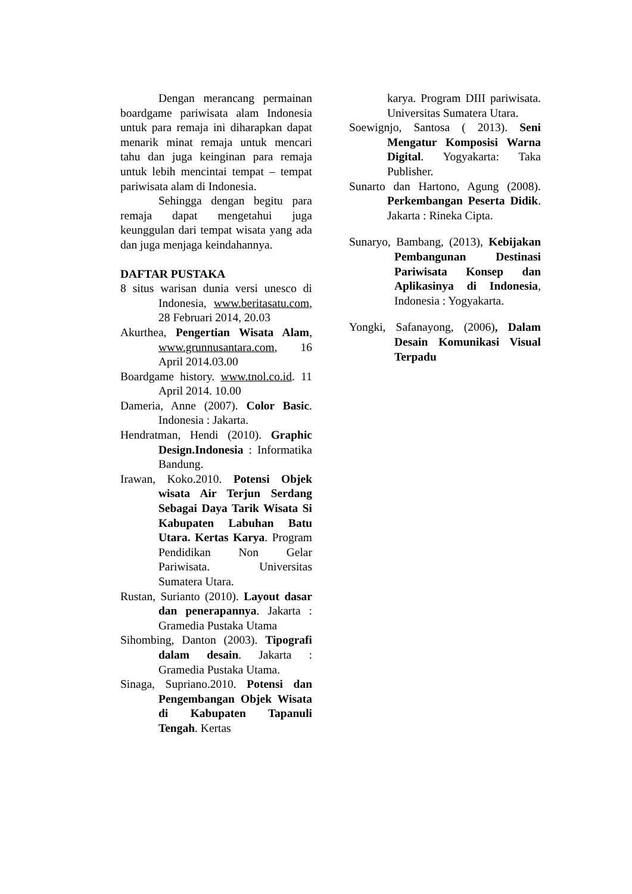Dengan merancang permainan boardgame pariwisata alam Indonesia untuk para remaja ini diharapkan dapat menarik minat remaja untuk mencari tahu dan juga keinginan para remaja untuk lebih mencintai tempat – tempat pariwisata alam di Indonesia.
Sehingga dengan begitu para remaja dapat mengetahui juga keunggulan dari tempat wisata yang ada dan juga menjaga keindahannya.
DAFTAR PUSTAKA
8 situs warisan dunia versi unesco di Indonesia, www.beritasatu.com, 28 Februari 2014, 20.03
Akurthea, Pengertian Wisata Alam, www.grunnusantara.com, 16 April 2014.03.00
Boardgame history. www.tnol.co.id. 11 April 2014. 10.00
Dameria, Anne (2007). Color Basic. Indonesia : Jakarta.
Hendratman, Hendi (2010). Graphic Design.Indonesia : Informatika Bandung.
Irawan, Koko.2010. Potensi Objek wisata Air Terjun Serdang Sebagai Daya Tarik Wisata Si Kabupaten Labuhan Batu Utara. Kertas Karya. Program Pendidikan Non Gelar Pariwisata. Universitas Sumatera Utara.
Rustan, Surianto (2010). Layout dasar dan penerapannya. Jakarta : Gramedia Pustaka Utama
Sihombing, Danton (2003). Tipografi dalam desain. Jakarta : Gramedia Pustaka Utama.
Sinaga, Supriano.2010. Potensi dan Pengembangan Objek Wisata di Kabupaten Tapanuli Tengah. Kertas
karya. Program DIII pariwisata. Universitas Sumatera Utara.
Soewignjo, Santosa ( 2013). Seni Mengatur Komposisi Warna Digital. Yogyakarta: Taka Publisher.
Sunarto dan Hartono, Agung (2008). Perkembangan Peserta Didik. Jakarta : Rineka Cipta.
Sunaryo, Bambang, (2013), Kebijakan Pembangunan Destinasi Pariwisata Konsep dan Aplikasinya di Indonesia, Indonesia : Yogyakarta.
Yongki, Safanayong, (2006), Dalam Desain Komunikasi Visual Terpadu